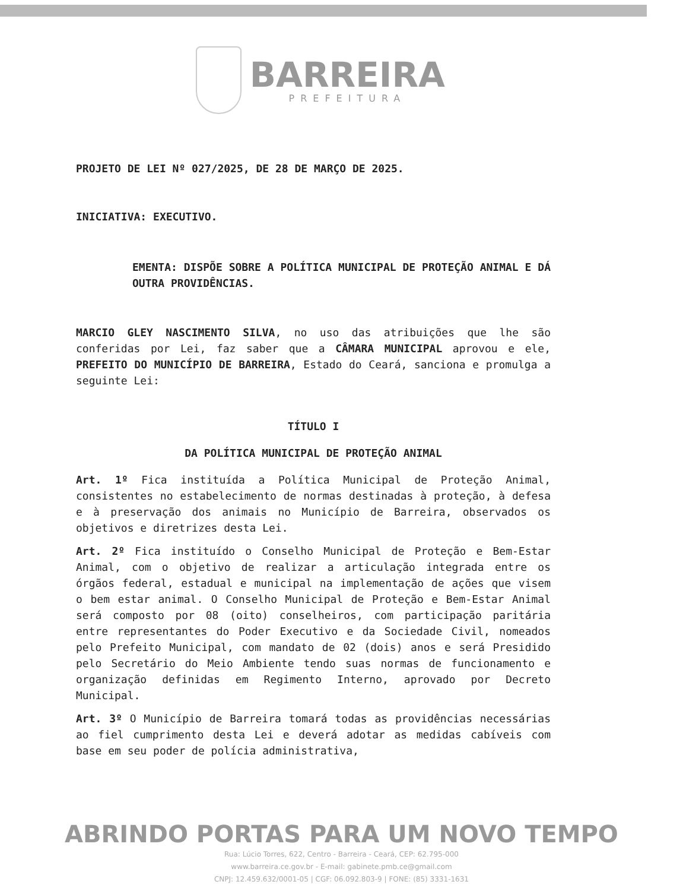BARREIRA
PREFEITURA
PROJETO DE LEI Nº 027/2025, DE 28 DE MARÇO DE 2025.
INICIATIVA: EXECUTIVO.
EMENTA: DISPÕE SOBRE A POLÍTICA MUNICIPAL DE PROTEÇÃO ANIMAL E DÁ OUTRA PROVIDÊNCIAS.
MARCIO GLEY NASCIMENTO SILVA, no uso das atribuições que lhe são conferidas por Lei, faz saber que a CÂMARA MUNICIPAL aprovou e ele, PREFEITO DO MUNICÍPIO DE BARREIRA, Estado do Ceará, sanciona e promulga a seguinte Lei:
TÍTULO I
DA POLÍTICA MUNICIPAL DE PROTEÇÃO ANIMAL
Art. 1º Fica instituída a Política Municipal de Proteção Animal, consistentes no estabelecimento de normas destinadas à proteção, à defesa e à preservação dos animais no Município de Barreira, observados os objetivos e diretrizes desta Lei.
Art. 2º Fica instituído o Conselho Municipal de Proteção e Bem-Estar Animal, com o objetivo de realizar a articulação integrada entre os órgãos federal, estadual e municipal na implementação de ações que visem o bem estar animal. O Conselho Municipal de Proteção e Bem-Estar Animal será composto por 08 (oito) conselheiros, com participação paritária entre representantes do Poder Executivo e da Sociedade Civil, nomeados pelo Prefeito Municipal, com mandato de 02 (dois) anos e será Presidido pelo Secretário do Meio Ambiente tendo suas normas de funcionamento e organização definidas em Regimento Interno, aprovado por Decreto Municipal.
Art. 3º O Município de Barreira tomará todas as providências necessárias ao fiel cumprimento desta Lei e deverá adotar as medidas cabíveis com base em seu poder de polícia administrativa,
ABRINDO PORTAS PARA UM NOVO TEMPO
Rua: Lúcio Torres, 622, Centro - Barreira - Ceará, CEP: 62.795-000
www.barreira.ce.gov.br - E-mail: gabinete.pmb.ce@gmail.com
CNPJ: 12.459.632/0001-05 | CGF: 06.092.803-9 | FONE: (85) 3331-1631